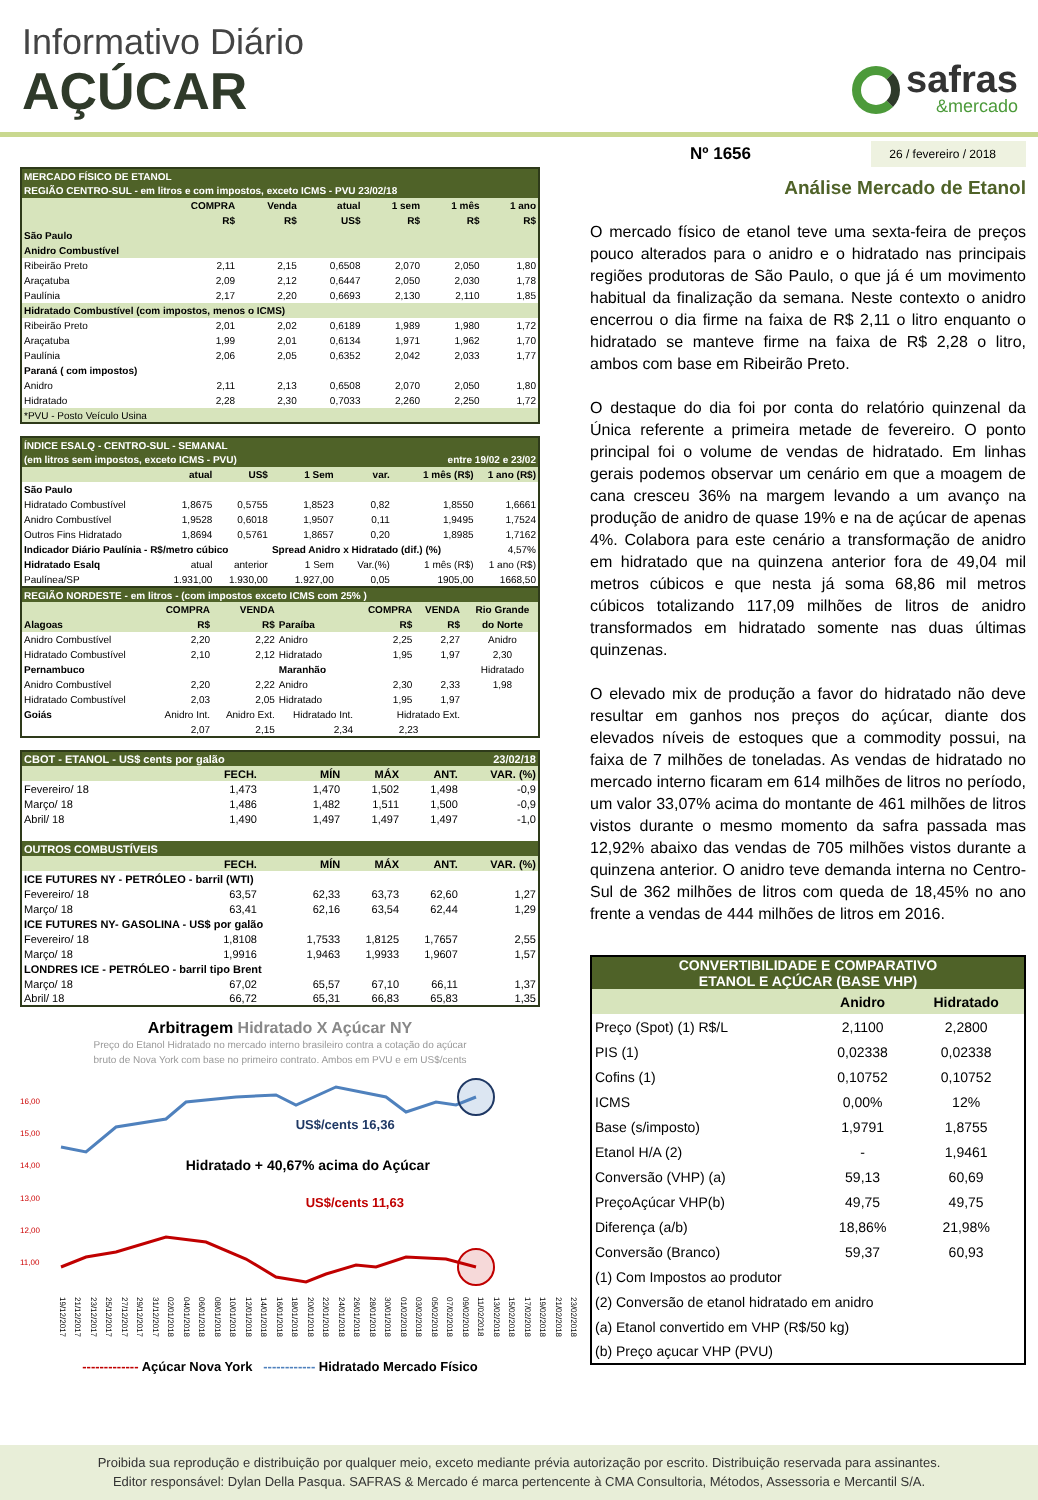Informativo Diário
AÇÚCAR
safras
&mercado
| MERCADO FÍSICO DE ETANOL | | | | | | |
| REGIÃO CENTRO-SUL - em litros e com impostos, exceto ICMS - PVU 23/02/18 | | | | | | |
| | COMPRA | Venda | atual | 1 sem | 1 mês | 1 ano |
| | R$ | R$ | US$ | R$ | R$ | R$ |
| São Paulo | | | | | | |
| Anidro Combustível | | | | | | |
| Ribeirão Preto | 2,11 | 2,15 | 0,6508 | 2,070 | 2,050 | 1,80 |
| Araçatuba | 2,09 | 2,12 | 0,6447 | 2,050 | 2,030 | 1,78 |
| Paulínia | 2,17 | 2,20 | 0,6693 | 2,130 | 2,110 | 1,85 |
| Hidratado Combustível (com impostos, menos o ICMS) | | | | | | |
| Ribeirão Preto | 2,01 | 2,02 | 0,6189 | 1,989 | 1,980 | 1,72 |
| Araçatuba | 1,99 | 2,01 | 0,6134 | 1,971 | 1,962 | 1,70 |
| Paulínia | 2,06 | 2,05 | 0,6352 | 2,042 | 2,033 | 1,77 |
| Paraná ( com impostos) | | | | | | |
| Anidro | 2,11 | 2,13 | 0,6508 | 2,070 | 2,050 | 1,80 |
| Hidratado | 2,28 | 2,30 | 0,7033 | 2,260 | 2,250 | 1,72 |
| *PVU - Posto Veículo Usina | | | | | | |
| ÍNDICE ESALQ - CENTRO-SUL - SEMANAL | | | | | | |
| (em litros sem impostos, exceto ICMS - PVU) | | | | entre 19/02 e 23/02 | | |
| | atual | US$ | 1 Sem | var. | 1 mês (R$) | 1 ano (R$) |
| São Paulo | | | | | | |
| Hidratado Combustível | 1,8675 | 0,5755 | 1,8523 | 0,82 | 1,8550 | 1,6661 |
| Anidro Combustível | 1,9528 | 0,6018 | 1,9507 | 0,11 | 1,9495 | 1,7524 |
| Outros Fins Hidratado | 1,8694 | 0,5761 | 1,8657 | 0,20 | 1,8985 | 1,7162 |
| Indicador Diário Paulínia - R$/metro cúbico | | | Spread Anidro x Hidratado (dif.) (%) | | | 4,57% |
| Hidratado Esalq | atual | anterior | 1 Sem | Var.(%) | 1 mês (R$) | 1 ano (R$) |
| Paulínea/SP | 1.931,00 | 1.930,00 | 1.927,00 | 0,05 | 1905,00 | 1668,50 |
| REGIÃO NORDESTE - em litros - (com impostos exceto ICMS com 25% ) | | | | | | | |
| | COMPRA | VENDA | | COMPRA | VENDA | | Rio Grande |
| Alagoas | R$ | R$ | Paraíba | R$ | R$ | | do Norte |
| Anidro Combustível | 2,20 | 2,22 | Anidro | 2,25 | 2,27 | | Anidro |
| Hidratado Combustível | 2,10 | 2,12 | Hidratado | 1,95 | 1,97 | | 2,30 |
| Pernambuco | | | Maranhão | | | | Hidratado |
| Anidro Combustível | 2,20 | 2,22 | Anidro | 2,30 | 2,33 | | 1,98 |
| Hidratado Combustível | 2,03 | 2,05 | Hidratado | 1,95 | 1,97 | | |
| Goiás | Anidro Int. | Anidro Ext. | Hidratado Int. | Hidratado Ext. | | | |
| | 2,07 | 2,15 | 2,34 | 2,23 | | | |
| CBOT - ETANOL - US$ cents por galão | | | 23/02/18 | | |
| | FECH. | MÍN | MÁX | ANT. | VAR. (%) |
| Fevereiro/ 18 | 1,473 | 1,470 | 1,502 | 1,498 | -0,9 |
| Março/ 18 | 1,486 | 1,482 | 1,511 | 1,500 | -0,9 |
| Abril/ 18 | 1,490 | 1,497 | 1,497 | 1,497 | -1,0 |
| OUTROS COMBUSTÍVEIS | | | | | |
| | FECH. | MÍN | MÁX | ANT. | VAR. (%) |
| ICE FUTURES NY - PETRÓLEO - barril (WTI) | | | | | |
| Fevereiro/ 18 | 63,57 | 62,33 | 63,73 | 62,60 | 1,27 |
| Março/ 18 | 63,41 | 62,16 | 63,54 | 62,44 | 1,29 |
| ICE FUTURES NY- GASOLINA - US$ por galão | | | | | |
| Fevereiro/ 18 | 1,8108 | 1,7533 | 1,8125 | 1,7657 | 2,55 |
| Março/ 18 | 1,9916 | 1,9463 | 1,9933 | 1,9607 | 1,57 |
| LONDRES ICE - PETRÓLEO - barril tipo Brent | | | | | |
| Março/ 18 | 67,02 | 65,57 | 67,10 | 66,11 | 1,37 |
| Abril/ 18 | 66,72 | 65,31 | 66,83 | 65,83 | 1,35 |
Arbitragem Hidratado X Açúcar NY
Preço do Etanol Hidratado no mercado interno brasileiro contra a cotação do açúcar
bruto de Nova York com base no primeiro contrato. Ambos em PVU e em US$/cents
16,00
15,00
14,00
13,00
12,00
11,00
US$/cents 16,36
Hidratado + 40,67% acima do Açúcar
US$/cents 11,63
19/12/2017 21/12/2017 23/12/2017 25/12/2017 27/12/2017 29/12/2017 31/12/2017 02/01/2018 04/01/2018 06/01/2018 08/01/2018 10/01/2018 12/01/2018 14/01/2018 16/01/2018 18/01/2018 20/01/2018 22/01/2018 24/01/2018 26/01/2018 28/01/2018 30/01/2018 01/02/2018 03/02/2018 05/02/2018 07/02/2018 09/02/2018 11/02/2018 13/02/2018 15/02/2018 17/02/2018 19/02/2018 21/02/2018 23/02/2018
------------- Açúcar Nova York ------------ Hidratado Mercado Físico
Nº 1656 26 / fevereiro / 2018
Análise Mercado de Etanol
O mercado físico de etanol teve uma sexta-feira de preços pouco alterados para o anidro e o hidratado nas principais regiões produtoras de São Paulo, o que já é um movimento habitual da finalização da semana. Neste contexto o anidro encerrou o dia firme na faixa de R$ 2,11 o litro enquanto o hidratado se manteve firme na faixa de R$ 2,28 o litro, ambos com base em Ribeirão Preto.
O destaque do dia foi por conta do relatório quinzenal da Única referente a primeira metade de fevereiro. O ponto principal foi o volume de vendas de hidratado. Em linhas gerais podemos observar um cenário em que a moagem de cana cresceu 36% na margem levando a um avanço na produção de anidro de quase 19% e na de açúcar de apenas 4%. Colabora para este cenário a transformação de anidro em hidratado que na quinzena anterior fora de 49,04 mil metros cúbicos e que nesta já soma 68,86 mil metros cúbicos totalizando 117,09 milhões de litros de anidro transformados em hidratado somente nas duas últimas quinzenas.
O elevado mix de produção a favor do hidratado não deve resultar em ganhos nos preços do açúcar, diante dos elevados níveis de estoques que a commodity possui, na faixa de 7 milhões de toneladas. As vendas de hidratado no mercado interno ficaram em 614 milhões de litros no período, um valor 33,07% acima do montante de 461 milhões de litros vistos durante o mesmo momento da safra passada mas 12,92% abaixo das vendas de 705 milhões vistos durante a quinzena anterior. O anidro teve demanda interna no Centro-Sul de 362 milhões de litros com queda de 18,45% no ano frente a vendas de 444 milhões de litros em 2016.
| CONVERTIBILIDADE E COMPARATIVO ETANOL E AÇÚCAR (BASE VHP) | | |
| | Anidro | Hidratado |
| Preço (Spot) (1) R$/L | 2,1100 | 2,2800 |
| PIS (1) | 0,02338 | 0,02338 |
| Cofins (1) | 0,10752 | 0,10752 |
| ICMS | 0,00% | 12% |
| Base (s/imposto) | 1,9791 | 1,8755 |
| Etanol H/A (2) | - | 1,9461 |
| Conversão (VHP) (a) | 59,13 | 60,69 |
| PreçoAçúcar VHP(b) | 49,75 | 49,75 |
| Diferença (a/b) | 18,86% | 21,98% |
| Conversão (Branco) | 59,37 | 60,93 |
| (1) Com Impostos ao produtor | | |
| (2) Conversão de etanol hidratado em anidro | | |
| (a) Etanol convertido em VHP (R$/50 kg) | | |
| (b) Preço açucar VHP (PVU) | | |
Proibida sua reprodução e distribuição por qualquer meio, exceto mediante prévia autorização por escrito. Distribuição reservada para assinantes.
Editor responsável: Dylan Della Pasqua. SAFRAS & Mercado é marca pertencente à CMA Consultoria, Métodos, Assessoria e Mercantil S/A.